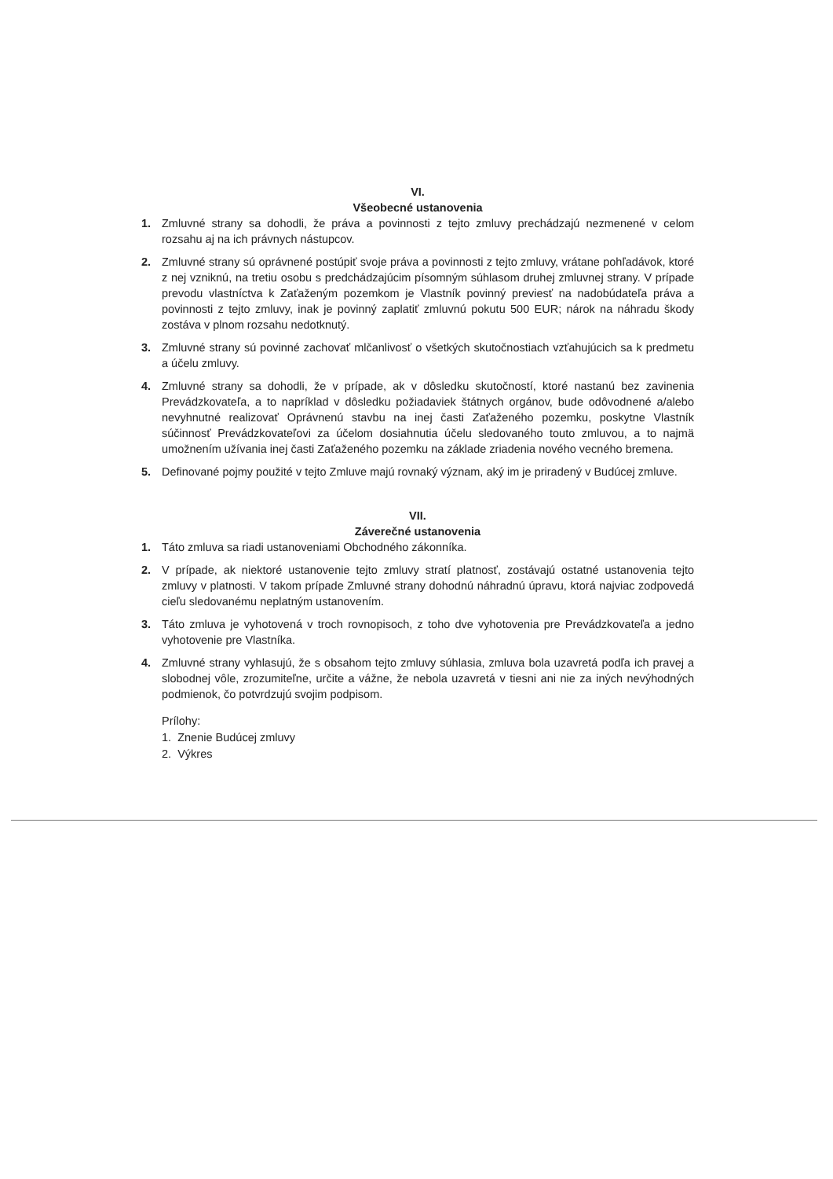VI.
Všeobecné ustanovenia
1. Zmluvné strany sa dohodli, že práva a povinnosti z tejto zmluvy prechádzajú nezmenené v celom rozsahu aj na ich právnych nástupcov.
2. Zmluvné strany sú oprávnené postúpiť svoje práva a povinnosti z tejto zmluvy, vrátane pohľadávok, ktoré z nej vzniknú, na tretiu osobu s predchádzajúcim písomným súhlasom druhej zmluvnej strany. V prípade prevodu vlastníctva k Zaťaženým pozemkom je Vlastník povinný previesť na nadobúdateľa práva a povinnosti z tejto zmluvy, inak je povinný zaplatiť zmluvnú pokutu 500 EUR; nárok na náhradu škody zostáva v plnom rozsahu nedotknutý.
3. Zmluvné strany sú povinné zachovať mlčanlivosť o všetkých skutočnostiach vzťahujúcich sa k predmetu a účelu zmluvy.
4. Zmluvné strany sa dohodli, že v prípade, ak v dôsledku skutočností, ktoré nastanú bez zavinenia Prevádzkovateľa, a to napríklad v dôsledku požiadaviek štátnych orgánov, bude odôvodnené a/alebo nevyhnutné realizovať Oprávnenú stavbu na inej časti Zaťaženého pozemku, poskytne Vlastník súčinnosť Prevádzkovateľovi za účelom dosiahnutia účelu sledovaného touto zmluvou, a to najmä umožnením užívania inej časti Zaťaženého pozemku na základe zriadenia nového vecného bremena.
5. Definované pojmy použité v tejto Zmluve majú rovnaký význam, aký im je priradený v Budúcej zmluve.
VII.
Záverečné ustanovenia
1. Táto zmluva sa riadi ustanoveniami Obchodného zákonníka.
2. V prípade, ak niektoré ustanovenie tejto zmluvy stratí platnosť, zostávajú ostatné ustanovenia tejto zmluvy v platnosti. V takom prípade Zmluvné strany dohodnú náhradnú úpravu, ktorá najviac zodpovedá cieľu sledovanému neplatným ustanovením.
3. Táto zmluva je vyhotovená v troch rovnopisoch, z toho dve vyhotovenia pre Prevádzkovateľa a jedno vyhotovenie pre Vlastníka.
4. Zmluvné strany vyhlasujú, že s obsahom tejto zmluvy súhlasia, zmluva bola uzavretá podľa ich pravej a slobodnej vôle, zrozumiteľne, určite a vážne, že nebola uzavretá v tiesni ani nie za iných nevýhodných podmienok, čo potvrdzujú svojim podpisom.
Prílohy:
1. Znenie Budúcej zmluvy
2. Výkres